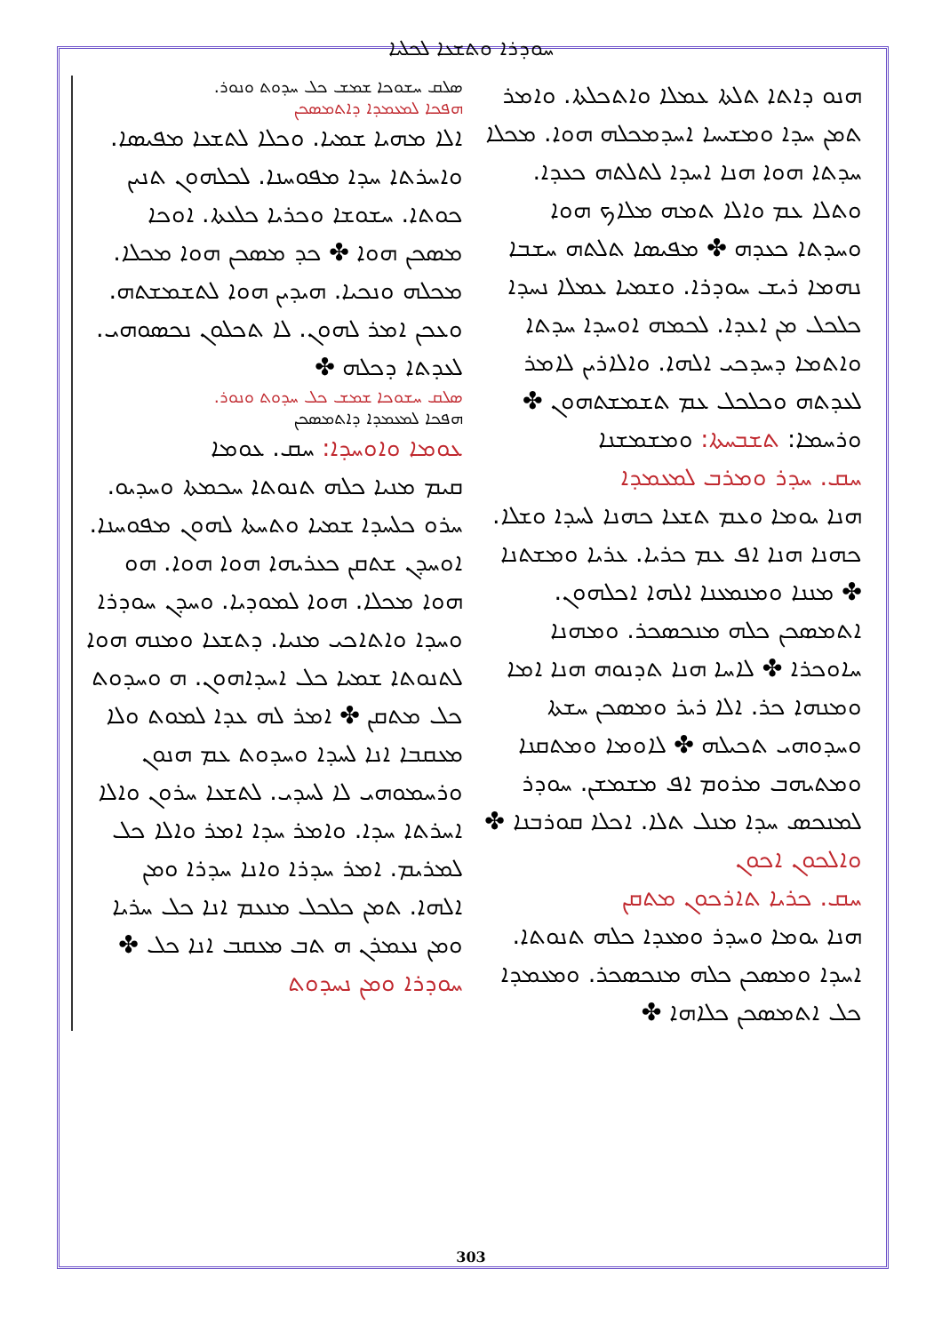ܚܘܕܪܐ ܘܬܫܥܐ ܠܟܠܝܐ
ܣܠܩ ܚܫܘܟܐ ܫܡܫ ܟܠ ܚܕܘܬ ܘܢܘܪ.
ܗܦܟܐ ܠܡܥܡܕܐ ܕܐܬܡܣܟܢ
ܐܠܐ ܡܗܝܐ ܫܡܝܐ. ܘܟܠܐ ܠܬܫܥܐ ܡܦܝܣܐ. ܘܐܚܪܬܐ ܚܕܐ ܡܦܘܚܢܐ. ܠܟܠܗܘܢ ܬܢܝܢ ܟܘܬܐ. ܚܫܘܫܐ ܘܟܪܝܐ ܟܠܥܬܐ. ܐܘܟܐ ܡܣܟܢ ܗܘܐ ✤ ܟܕ ܡܣܟܢ ܗܘܐ ܡܟܠܐ. ܡܟܠܗ ܘܢܟܝܐ. ܗܝܕܝܢ ܗܘܐ ܠܬܫܡܫܬܗ. ܘܥܟܢ ܐܡܪ ܠܗܘܢ. ܠܐ ܬܟܠܘܢ ܢܟܣܘܗܝ. ܠܥܕܬܐ ܕܟܠܗ ✤
ܣܠܩ ܚܫܘܟܐ ܫܡܫ ܟܠ ܚܕܘܬ ܘܢܘܪ.
ܗܦܟܐ ܠܡܥܡܕܐ ܕܐܬܡܣܟܢ
ܥܘܡܐ ܘܐܘܚܕܐ: ܚܩ. ܥܘܡܐ
ܩܝܡ ܡܢܝܐ ܟܠܗ ܬܢܘܬܐ ܚܟܡܬܐ ܘܚܕܝܘ. ܚܪܘ ܟܠܚܕܐ ܫܡܝܐ ܘܬܚܬܐ ܠܗܘܢ ܡܦܘܚܢܐ. ܐܘܚܕܢ ܫܬܩܢ ܟܥܪܝܗܐ ܗܘܐ ܗܘܐ. ܗܘ ܗܘܐ ܡܟܠܐ. ܗܘܐ ܠܡܘܕܝܐ. ܘܚܕܢ ܚܘܕܪܐ ܘܚܕܐ ܘܐܬܐܟܝ ܡܢܝܐ. ܕܬܫܥܐ ܘܡܢܗ ܗܘܐ ܠܬܢܘܬܐ ܫܡܝܐ ܟܠ ܐܚܕܐܗܘܢ. ܗ ܘܚܕܘܬ ܟܠ ܡܬܩܢ ✤ ܐܡܪ ܠܗ ܥܕܐ ܠܡܘܬ ܘܠܐ ܡܥܩܒܐ ܐܢܐ ܠܚܕܐ ܘܚܕܘܬ ܥܡ ܗܢܘܢ ܘܪܚܡܘܗܝ ܠܐ ܠܚܕܝ. ܠܬܫܥܐ ܚܪܘܢ ܘܐܠܐ ܐܚܪܬܐ ܚܕܐ. ܘܐܡܪ ܚܕܐ ܐܡܪ ܘܐܠܐ ܟܠ ܠܡܪܝܡ. ܐܡܪ ܚܕܪܐ ܘܐܢܐ ܚܕܪܐ ܘܡܢ ܐܠܗܐ. ܬܡܢ ܟܠܟܠ ܡܢܥܡ ܐܢܐ ܟܠ ܚܪܝܐ ܘܡܢ ܢܥܡܪܢ ܗ ܬܒ ܡܥܩܒ ܐܢܐ ܟܠ ✤
ܚܘܕܪܐ ܘܡܢ ܢܚܕܘܬ
ܗܢܘ ܕܐܬܐ ܬܠܬܐ ܥܡܠܐ ܘܐܬܟܠܬܐ. ܘܐܡܪ ܬܡܢ ܚܕܐ ܘܡܫܝܚܐ ܐܚܕܡܟܠܗ ܗܘܐ. ܡܟܠܐ ܚܕܬܐ ܗܘܐ ܗܢܐ ܐܚܕܐ ܠܬܠܬܗ ܟܥܕܐ. ܘܬܠܐ ܥܡ ܘܐܠܐ ܬܡܗ ܡܠܐܟ ܗܘܐ ܘܚܕܬܐ ܟܥܕܗ ✤ ܡܦܝܣܐ ܬܠܬܗ ܚܫܒܐ ܢܗܡܐ ܪܝܫ ܚܘܕܪܐ. ܘܫܡܝܐ ܥܡܠܐ ܢܚܕܐ ܟܠܟܠ ܡܢ ܐܥܕܐ. ܠܟܡܗ ܐܘܚܕܐ ܚܕܬܐ ܘܐܬܡܐ ܕܚܕܟܝ ܐܠܗܐ. ܘܐܠܐܪܝܢ ܠܐܡܪ ܠܥܕܬܗ ܘܟܠܟܠ ܥܡ ܬܫܡܫܬܗܘܢ ✤
ܘܪܚܡܐ: ܬܫܒܚܬܐ: ܘܡܫܡܫܢܐ
ܚܩ. ܚܕܪ ܘܡܪܒ ܠܡܥܡܕܐ
ܗܢܐ ܝܘܡܐ ܘܥܡ ܬܫܥܐ ܟܗܢܐ ܠܚܕܐ ܘܫܠܐ. ܟܗܢܐ ܗܢܐ ܐܦ ܥܡ ܟܪܝܐ. ܥܪܝܐ ܘܡܫܬܢܐ ✤ ܡܢܢܐ ܘܡܢܡܥܢܐ ܐܠܗܐ ܐܟܠܗܘܢ. ܐܬܡܣܟܢ ܟܠܗ ܡܢܟܣܟܪ. ܘܡܗܢܐ ܚܐܘܟܪܐ ✤ ܠܐܚܐ ܗܢܐ ܬܕܢܘܗ ܗܢܐ ܐܡܐ ܘܡܢܗܐ ܟܪ. ܐܠܐ ܪܝܪ ܘܡܣܟܢ ܚܫܬܐ ܘܚܕܘܗܝ ܬܟܝܠܗ ✤ ܠܐܘܡܐ ܘܡܬܩܢܐ ܘܡܬܝܗܒ ܡܪܘܡ ܐܦ ܡܫܡܫܢ. ܚܘܕܪ ܠܡܢܟܣ ܚܕܐ ܡܢܠ ܬܠܐ. ܐܟܠܐ ܩܘܪܒܢܐ ✤
ܘܐܠܟܘܢ ܐܟܘܢ
ܚܩ. ܟܪܝܐ ܬܐܪܟܘܢ ܡܬܩܢ
ܗܢܐ ܝܘܡܐ ܘܚܕܪ ܘܡܥܕܐ ܟܠܗ ܬܢܘܬܐ. ܐܚܕܐ ܘܡܣܟܢ ܟܠܗ ܡܢܟܣܟܪ. ܘܡܥܡܕܐ ܟܠ ܐܬܡܣܟܢ ܟܠܐܗܐ ✤
303